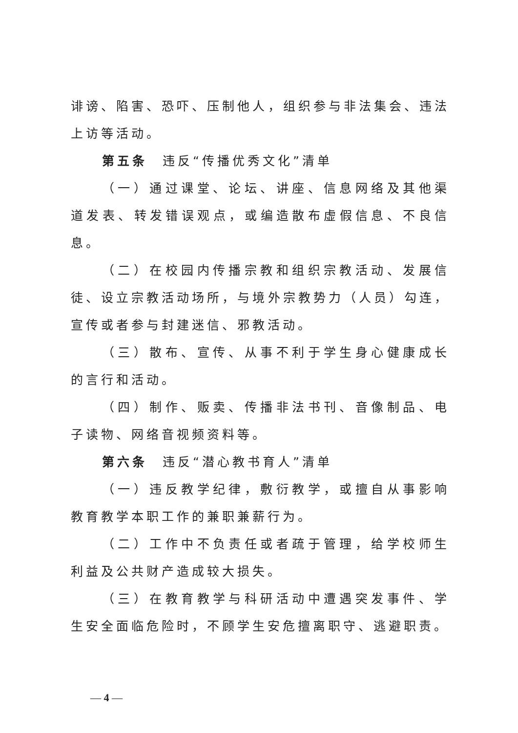诽谤、陷害、恐吓、压制他人，组织参与非法集会、违法上访等活动。
第五条　违反“传播优秀文化”清单
（一）通过课堂、论坛、讲座、信息网络及其他渠道发表、转发错误观点，或编造散布虚假信息、不良信息。
（二）在校园内传播宗教和组织宗教活动、发展信徒、设立宗教活动场所，与境外宗教势力（人员）勾连，宣传或者参与封建迷信、邪教活动。
（三）散布、宣传、从事不利于学生身心健康成长的言行和活动。
（四）制作、贩卖、传播非法书刊、音像制品、电子读物、网络音视频资料等。
第六条　违反“潜心教书育人”清单
（一）违反教学纪律，敷衍教学，或擅自从事影响教育教学本职工作的兼职兼薪行为。
（二）工作中不负责任或者疏于管理，给学校师生利益及公共财产造成较大损失。
（三）在教育教学与科研活动中遭遇突发事件、学生安全面临危险时，不顾学生安危擅离职守、逃避职责。
— 4 —